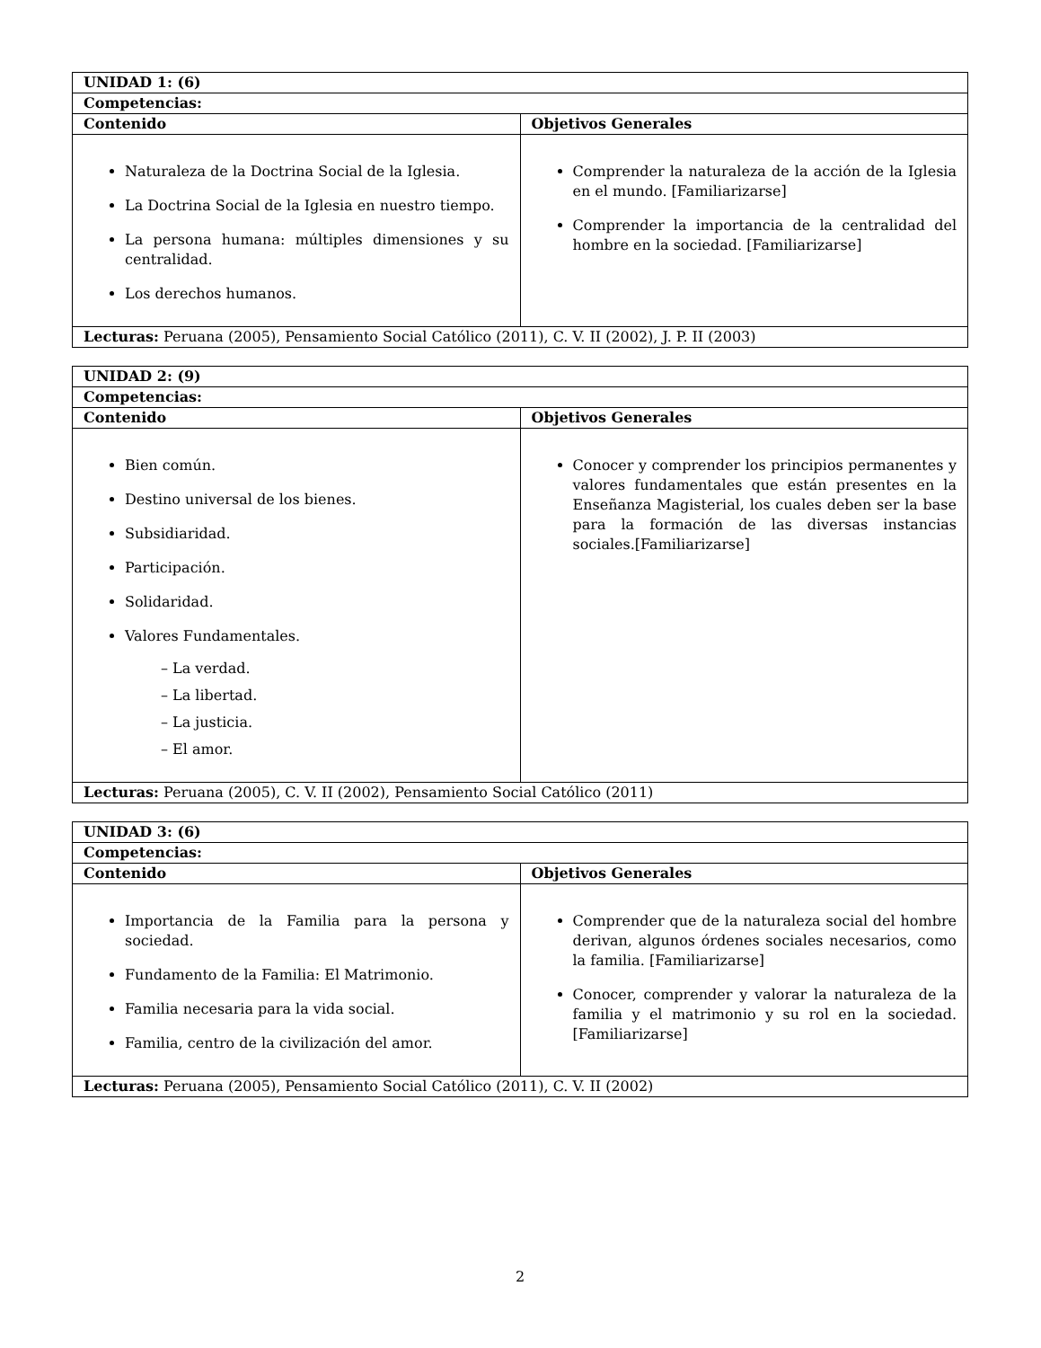| UNIDAD 1: (6) | |
| --- | --- |
| Competencias: | |
| Contenido | Objetivos Generales |
| Naturaleza de la Doctrina Social de la Iglesia. La Doctrina Social de la Iglesia en nuestro tiempo. La persona humana: múltiples dimensiones y su centralidad. Los derechos humanos. | Comprender la naturaleza de la acción de la Iglesia en el mundo. [Familiarizarse] Comprender la importancia de la centralidad del hombre en la sociedad. [Familiarizarse] |
| Lecturas: Peruana (2005), Pensamiento Social Católico (2011), C. V. II (2002), J. P. II (2003) | |
| UNIDAD 2: (9) | |
| --- | --- |
| Competencias: | |
| Contenido | Objetivos Generales |
| Bien común. Destino universal de los bienes. Subsidiaridad. Participación. Solidaridad. Valores Fundamentales. – La verdad. – La libertad. – La justicia. – El amor. | Conocer y comprender los principios permanentes y valores fundamentales que están presentes en la Enseñanza Magisterial, los cuales deben ser la base para la formación de las diversas instancias sociales.[Familiarizarse] |
| Lecturas: Peruana (2005), C. V. II (2002), Pensamiento Social Católico (2011) | |
| UNIDAD 3: (6) | |
| --- | --- |
| Competencias: | |
| Contenido | Objetivos Generales |
| Importancia de la Familia para la persona y sociedad. Fundamento de la Familia: El Matrimonio. Familia necesaria para la vida social. Familia, centro de la civilización del amor. | Comprender que de la naturaleza social del hombre derivan, algunos órdenes sociales necesarios, como la familia. [Familiarizarse] Conocer, comprender y valorar la naturaleza de la familia y el matrimonio y su rol en la sociedad.[Familiarizarse] |
| Lecturas: Peruana (2005), Pensamiento Social Católico (2011), C. V. II (2002) | |
2